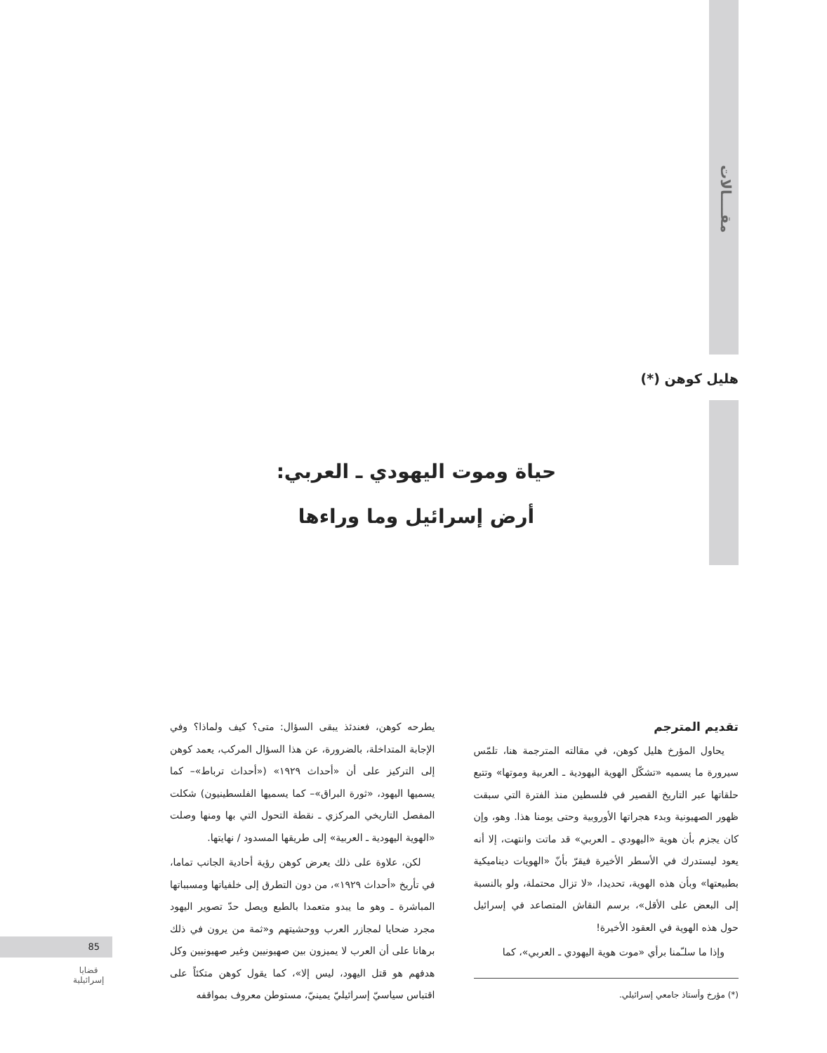مقــــالات
هليل كوهن (*)
حياة وموت اليهودي ـ العربي:
أرض إسرائيل وما وراءها
تقديم المترجم
يحاول المؤرخ هليل كوهن، في مقالته المترجمة هنا، تلمّس سيرورة ما يسميه «تشكّل الهوية اليهودية ـ العربية وموتها» وتتبع حلقاتها عبر التاريخ القصير في فلسطين منذ الفترة التي سبقت ظهور الصهيونية وبدء هجراتها الأوروبية وحتى يومنا هذا. وهو، وإن كان يجزم بأن هوية «اليهودي ـ العربي» قد ماتت وانتهت، إلا أنه يعود ليستدرك في الأسطر الأخيرة فيقرّ بأنّ «الهويات ديناميكية بطبيعتها» وبأن هذه الهوية، تحديدا، «لا تزال محتملة، ولو بالنسبة إلى البعض على الأقل»، برسم النقاش المتصاعد في إسرائيل حول هذه الهوية في العقود الأخيرة!
وإذا ما سلـّمنا برأي «موت هوية اليهودي ـ العربي»، كما
(*) مؤرخ وأستاذ جامعي إسرائيلي.
يطرحه كوهن، فعندئذ يبقى السؤال: متى؟ كيف ولماذا؟ وفي الإجابة المتداخلة، بالضرورة، عن هذا السؤال المركب، يعمد كوهن إلى التركيز على أن «أحداث ١٩٢٩» («أحداث ترباط»– كما يسميها اليهود، «ثورة البراق»– كما يسميها الفلسطينيون) شكلت المفصل التاريخي المركزي ـ نقطة التحول التي بها ومنها وصلت «الهوية اليهودية ـ العربية» إلى طريقها المسدود / نهايتها.
لكن، علاوة على ذلك يعرض كوهن رؤية أحادية الجانب تماما، في تأريخ «أحداث ١٩٢٩»، من دون التطرق إلى خلفياتها ومسبباتها المباشرة ـ وهو ما يبدو متعمدا بالطبع ويصل حدّ تصوير اليهود مجرد ضحايا لمجازر العرب ووحشيتهم و«ثمة من يرون في ذلك برهانا على أن العرب لا يميزون بين صهيونيين وغير صهيونيين وكل هدفهم هو قتل اليهود، ليس إلا»، كما يقول كوهن متكئاً على اقتباس سياسيّ إسرائيليّ يمينيّ، مستوطن معروف بمواقفه
85
قضايا
إسرائيلية